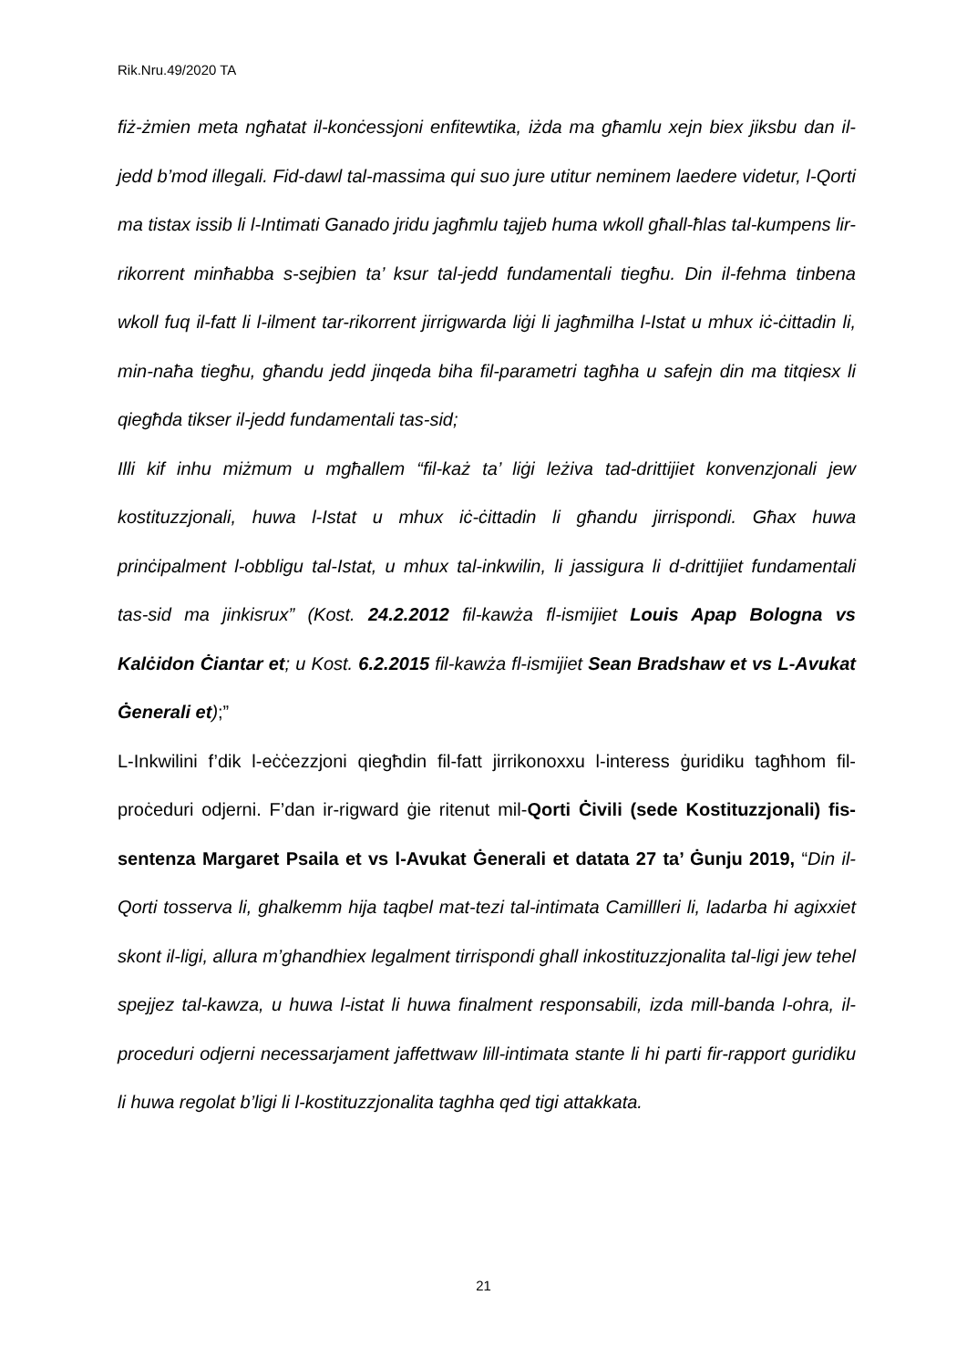Rik.Nru.49/2020 TA
fiż-żmien meta ngħatat il-konċessjoni enfitewtika, iżda ma għamlu xejn biex jiksbu dan il-jedd b’mod illegali. Fid-dawl tal-massima qui suo jure utitur neminem laedere videtur, l-Qorti ma tistax issib li l-Intimati Ganado jridu jagħmlu tajjeb huma wkoll għall-ħlas tal-kumpens lir-rikorrent minħabba s-sejbien ta’ ksur tal-jedd fundamentali tiegħu. Din il-fehma tinbena wkoll fuq il-fatt li l-ilment tar-rikorrent jirrigwarda liġi li jagħmilha l-Istat u mhux iċ-ċittadin li, min-naħa tiegħu, għandu jedd jinqeda biha fil-parametri tagħha u safejn din ma titqiesx li qiegħda tikser il-jedd fundamentali tas-sid;
Illi kif inhu miżmum u mgħallem “fil-każ ta’ liġi leżiva tad-drittijiet konvenzjonali jew kostituzzjonali, huwa l-Istat u mhux iċ-ċittadin li għandu jirrispondi. Għax huwa prinċipalment l-obbligu tal-Istat, u mhux tal-inkwilin, li jassigura li d-drittijiet fundamentali tas-sid ma jinkisrux” (Kost. 24.2.2012 fil-kawża fl-ismijiet Louis Apap Bologna vs Kalċidon Ċiantar et; u Kost. 6.2.2015 fil-kawża fl-ismijiet Sean Bradshaw et vs L-Avukat Ġenerali et);”
L-Inkwilini f’dik l-eċċezzjoni qiegħdin fil-fatt jirrikonoxxu l-interess ġuridiku tagħhom fil-proċeduri odjerni. F’dan ir-rigward ġie ritenut mil-Qorti Ċivili (sede Kostituzzjonali) fis-sentenza Margaret Psaila et vs l-Avukat Ġenerali et datata 27 ta’ Ġunju 2019, “Din il-Qorti tosserva li, ghalkemm hija taqbel mat-tezi tal-intimata Camillleri li, ladarba hi agixxiet skont il-ligi, allura m’ghandhiex legalment tirrispondi ghall inkostituzzjonalita tal-ligi jew tehel spejjez tal-kawza, u huwa l-istat li huwa finalment responsabili, izda mill-banda l-ohra, il-proceduri odjerni necessarjament jaffettwaw lill-intimata stante li hi parti fir-rapport guridiku li huwa regolat b’ligi li l-kostituzzjonalita taghha qed tigi attakkata.
21